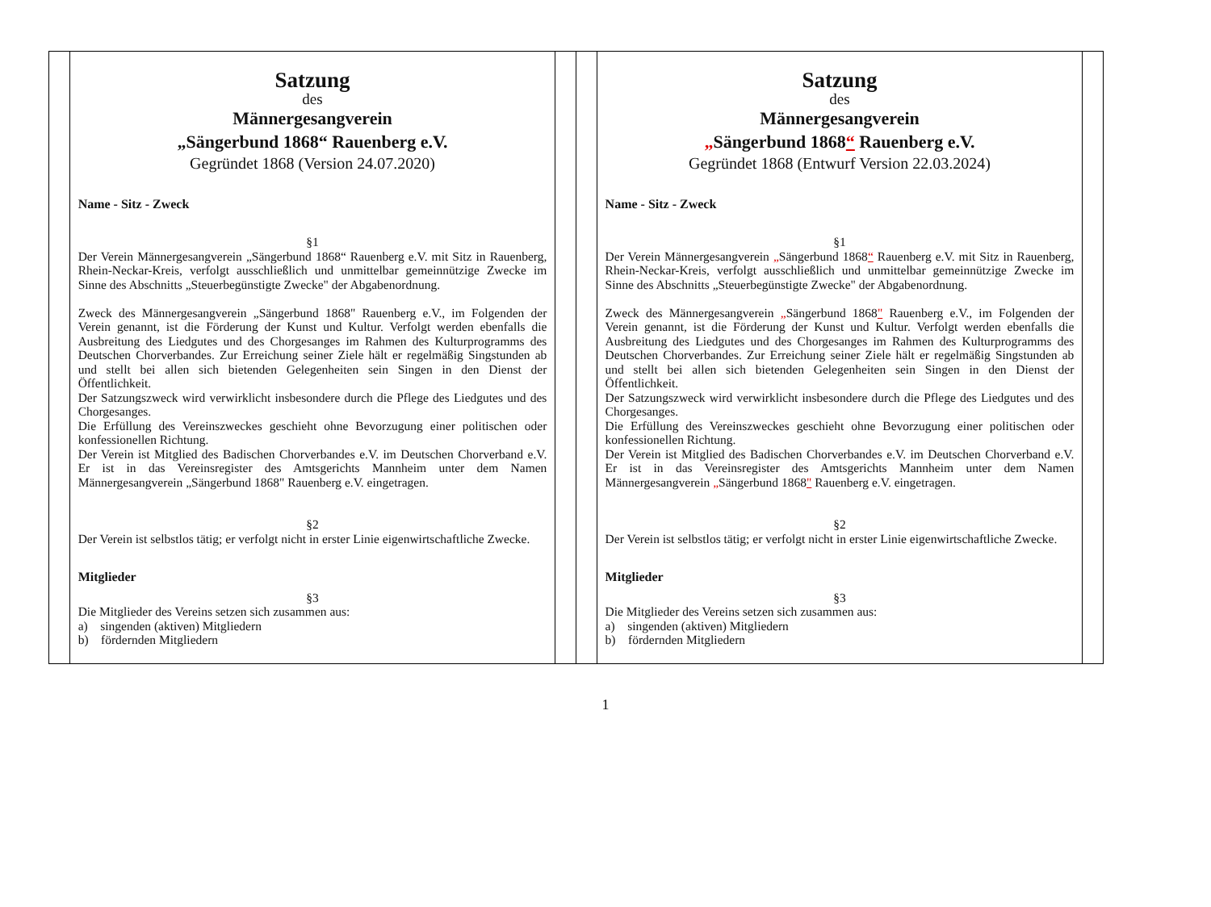| | Satzung des Männergesangverein „Sängerbund 1868“ Rauenberg e.V. Gegründet 1868 (Version 24.07.2020) Name - Sitz - Zweck §1 Der Verein Männergesangverein „Sängerbund 1868“ Rauenberg e.V. mit Sitz in Rauenberg, Rhein-Neckar-Kreis, verfolgt ausschließlich und unmittelbar gemeinnützige Zwecke im Sinne des Abschnitts „Steuerbegünstigte Zwecke" der Abgabenordnung. Zweck des Männergesangverein „Sängerbund 1868" Rauenberg e.V., im Folgenden der Verein genannt, ist die Förderung der Kunst und Kultur. Verfolgt werden ebenfalls die Ausbreitung des Liedgutes und des Chorgesanges im Rahmen des Kulturprogramms des Deutschen Chorverbandes. Zur Erreichung seiner Ziele hält er regelmäßig Singstunden ab und stellt bei allen sich bietenden Gelegenheiten sein Singen in den Dienst der Öffentlichkeit. Der Satzungszweck wird verwirklicht insbesondere durch die Pflege des Liedgutes und des Chorgesanges. Die Erfüllung des Vereinszweckes geschieht ohne Bevorzugung einer politischen oder konfessionellen Richtung. Der Verein ist Mitglied des Badischen Chorverbandes e.V. im Deutschen Chorverband e.V. Er ist in das Vereinsregister des Amtsgerichts Mannheim unter dem Namen Männergesangverein „Sängerbund 1868" Rauenberg e.V. eingetragen. §2 Der Verein ist selbstlos tätig; er verfolgt nicht in erster Linie eigenwirtschaftliche Zwecke. Mitglieder §3 Die Mitglieder des Vereins setzen sich zusammen aus: a) singenden (aktiven) Mitgliedern b) fördernden Mitgliedern | | | Satzung des Männergesangverein „ Sängerbund 1868 “ Rauenberg e.V. Gegründet 1868 (Entwurf Version 22.03.2024) Name - Sitz - Zweck §1 Der Verein Männergesangverein „ Sängerbund 1868 “ Rauenberg e.V. mit Sitz in Rauenberg, Rhein-Neckar-Kreis, verfolgt ausschließlich und unmittelbar gemeinnützige Zwecke im Sinne des Abschnitts „Steuerbegünstigte Zwecke" der Abgabenordnung. Zweck des Männergesangverein „ Sängerbund 1868 " Rauenberg e.V., im Folgenden der Verein genannt, ist die Förderung der Kunst und Kultur. Verfolgt werden ebenfalls die Ausbreitung des Liedgutes und des Chorgesanges im Rahmen des Kulturprogramms des Deutschen Chorverbandes. Zur Erreichung seiner Ziele hält er regelmäßig Singstunden ab und stellt bei allen sich bietenden Gelegenheiten sein Singen in den Dienst der Öffentlichkeit. Der Satzungszweck wird verwirklicht insbesondere durch die Pflege des Liedgutes und des Chorgesanges. Die Erfüllung des Vereinszweckes geschieht ohne Bevorzugung einer politischen oder konfessionellen Richtung. Der Verein ist Mitglied des Badischen Chorverbandes e.V. im Deutschen Chorverband e.V. Er ist in das Vereinsregister des Amtsgerichts Mannheim unter dem Namen Männergesangverein „ Sängerbund 1868 " Rauenberg e.V. eingetragen. §2 Der Verein ist selbstlos tätig; er verfolgt nicht in erster Linie eigenwirtschaftliche Zwecke. Mitglieder §3 Die Mitglieder des Vereins setzen sich zusammen aus: a) singenden (aktiven) Mitgliedern b) fördernden Mitgliedern | |
1